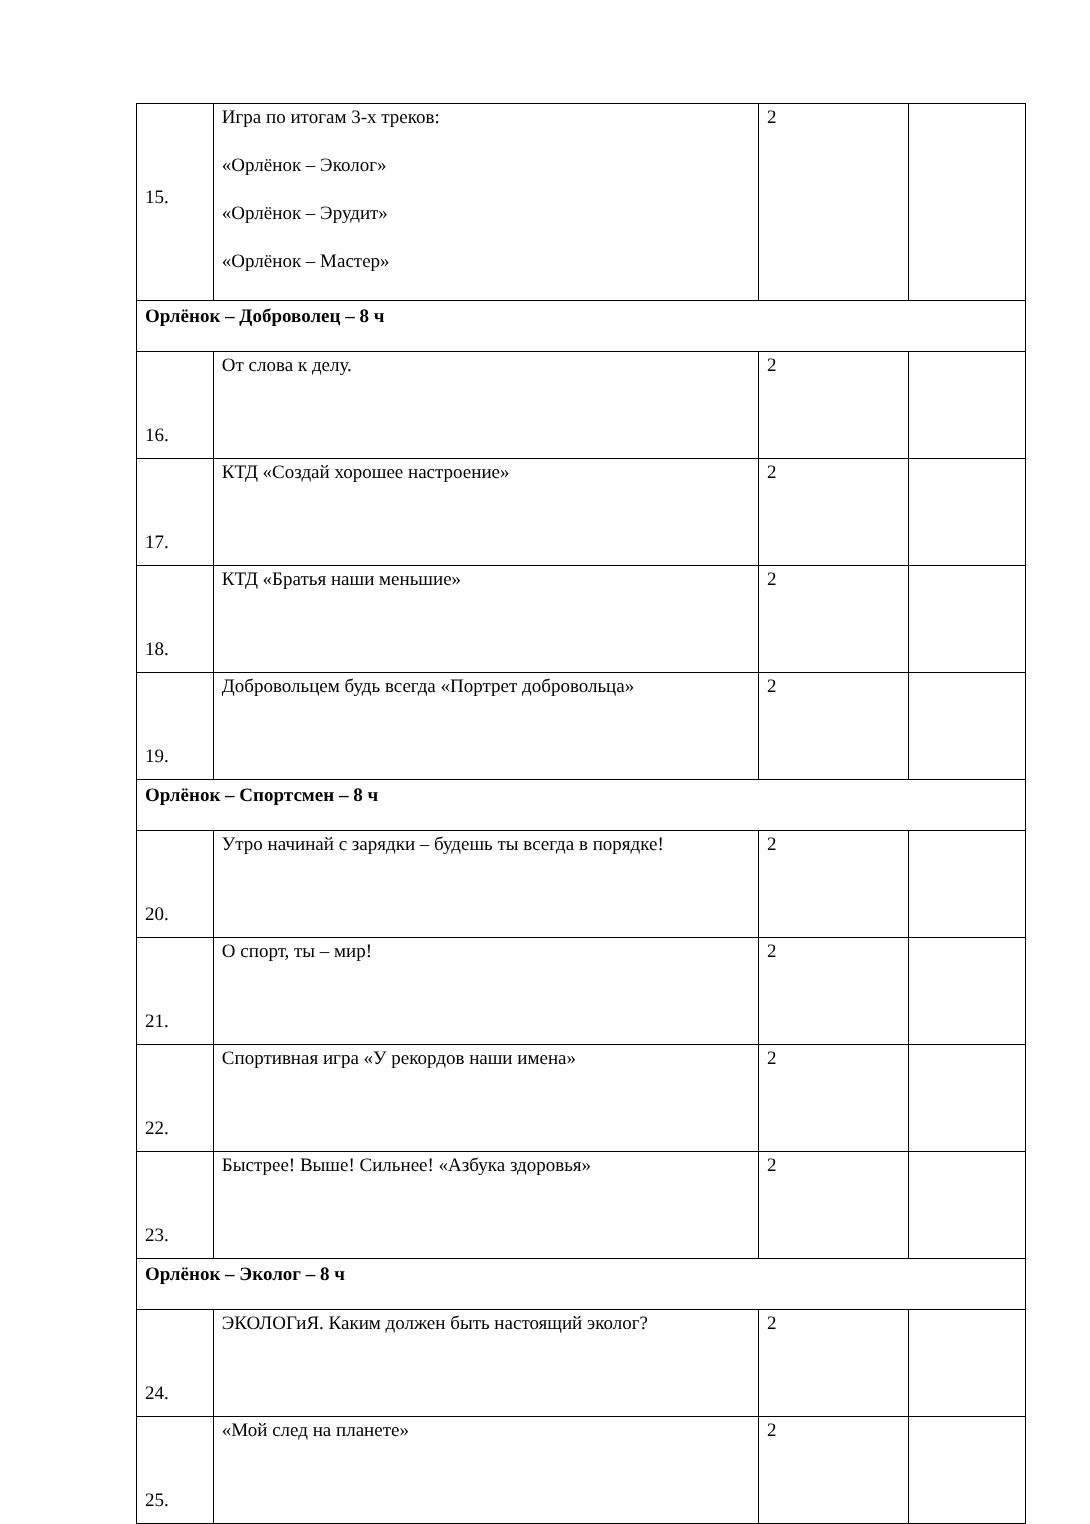| 15. | Игра по итогам 3-х треков: «Орлёнок – Эколог» «Орлёнок – Эрудит» «Орлёнок – Мастер» | 2 | |
| Орлёнок – Доброволец – 8 ч | | | |
| 16. | От слова к делу. | 2 | |
| 17. | КТД «Создай хорошее настроение» | 2 | |
| 18. | КТД «Братья наши меньшие» | 2 | |
| 19. | Добровольцем будь всегда «Портрет добровольца» | 2 | |
| Орлёнок – Спортсмен – 8 ч | | | |
| 20. | Утро начинай с зарядки – будешь ты всегда в порядке! | 2 | |
| 21. | О спорт, ты – мир! | 2 | |
| 22. | Спортивная игра «У рекордов наши имена» | 2 | |
| 23. | Быстрее! Выше! Сильнее! «Азбука здоровья» | 2 | |
| Орлёнок – Эколог – 8 ч | | | |
| 24. | ЭКОЛОГиЯ. Каким должен быть настоящий эколог? | 2 | |
| 25. | «Мой след на планете» | 2 | |